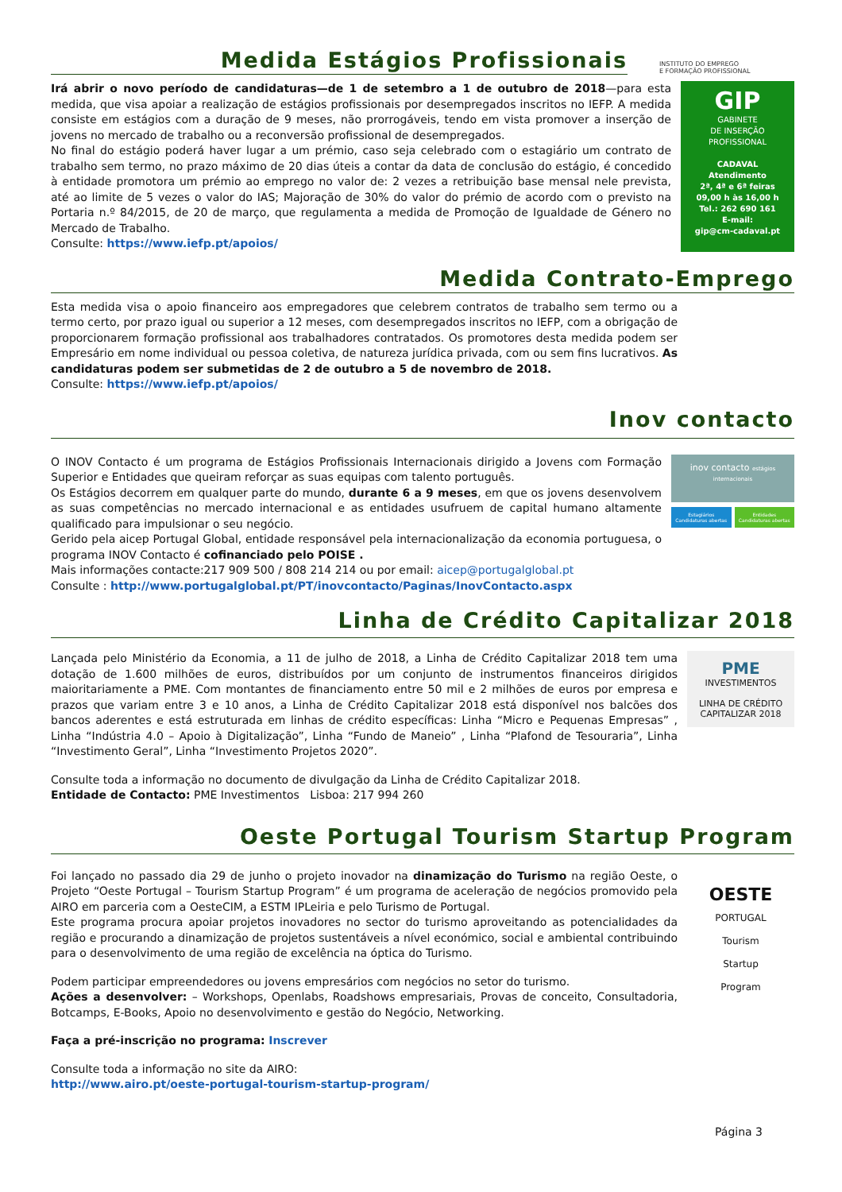Medida Estágios Profissionais
INSTITUTO DO EMPREGO
E FORMAÇÃO PROFISSIONAL
Irá abrir o novo período de candidaturas—de 1 de setembro a 1 de outubro de 2018—para esta medida, que visa apoiar a realização de estágios profissionais por desempregados inscritos no IEFP. A medida consiste em estágios com a duração de 9 meses, não prorrogáveis, tendo em vista promover a inserção de jovens no mercado de trabalho ou a reconversão profissional de desempregados.
No final do estágio poderá haver lugar a um prémio, caso seja celebrado com o estagiário um contrato de trabalho sem termo, no prazo máximo de 20 dias úteis a contar da data de conclusão do estágio, é concedido à entidade promotora um prémio ao emprego no valor de: 2 vezes a retribuição base mensal nele prevista, até ao limite de 5 vezes o valor do IAS; Majoração de 30% do valor do prémio de acordo com o previsto na Portaria n.º 84/2015, de 20 de março, que regulamenta a medida de Promoção de Igualdade de Género no Mercado de Trabalho.
Consulte: https://www.iefp.pt/apoios/
GIP
GABINETE
DE INSERÇÃO
PROFISSIONAL
CADAVAL
Atendimento
2ª, 4ª e 6ª feiras
09,00 h às 16,00 h
Tel.: 262 690 161
E-mail:
gip@cm-cadaval.pt
Medida Contrato-Emprego
Esta medida visa o apoio financeiro aos empregadores que celebrem contratos de trabalho sem termo ou a termo certo, por prazo igual ou superior a 12 meses, com desempregados inscritos no IEFP, com a obrigação de proporcionarem formação profissional aos trabalhadores contratados. Os promotores desta medida podem ser Empresário em nome individual ou pessoa coletiva, de natureza jurídica privada, com ou sem fins lucrativos. As candidaturas podem ser submetidas de 2 de outubro a 5 de novembro de 2018.
Consulte: https://www.iefp.pt/apoios/
Inov contacto
O INOV Contacto é um programa de Estágios Profissionais Internacionais dirigido a Jovens com Formação Superior e Entidades que queiram reforçar as suas equipas com talento português.
Os Estágios decorrem em qualquer parte do mundo, durante 6 a 9 meses, em que os jovens desenvolvem as suas competências no mercado internacional e as entidades usufruem de capital humano altamente qualificado para impulsionar o seu negócio.
Gerido pela aicep Portugal Global, entidade responsável pela internacionalização da economia portuguesa, o programa INOV Contacto é cofinanciado pelo POISE .
Mais informações contacte:217 909 500 / 808 214 214 ou por email: aicep@portugalglobal.pt
Consulte : http://www.portugalglobal.pt/PT/inovcontacto/Paginas/InovContacto.aspx
inov contacto estágios internacionais
Estagiários
Candidaturas abertas
Entidades
Candidaturas abertas
Linha de Crédito Capitalizar 2018
Lançada pelo Ministério da Economia, a 11 de julho de 2018, a Linha de Crédito Capitalizar 2018 tem uma dotação de 1.600 milhões de euros, distribuídos por um conjunto de instrumentos financeiros dirigidos maioritariamente a PME. Com montantes de financiamento entre 50 mil e 2 milhões de euros por empresa e prazos que variam entre 3 e 10 anos, a Linha de Crédito Capitalizar 2018 está disponível nos balcões dos bancos aderentes e está estruturada em linhas de crédito específicas: Linha “Micro e Pequenas Empresas” , Linha “Indústria 4.0 – Apoio à Digitalização”, Linha “Fundo de Maneio” , Linha “Plafond de Tesouraria”, Linha “Investimento Geral”, Linha “Investimento Projetos 2020”.
Consulte toda a informação no documento de divulgação da Linha de Crédito Capitalizar 2018.
Entidade de Contacto: PME Investimentos Lisboa: 217 994 260
PME
INVESTIMENTOS
LINHA DE CRÉDITO
CAPITALIZAR 2018
Oeste Portugal Tourism Startup Program
Foi lançado no passado dia 29 de junho o projeto inovador na dinamização do Turismo na região Oeste, o Projeto “Oeste Portugal – Tourism Startup Program” é um programa de aceleração de negócios promovido pela AIRO em parceria com a OesteCIM, a ESTM IPLeiria e pelo Turismo de Portugal.
Este programa procura apoiar projetos inovadores no sector do turismo aproveitando as potencialidades da região e procurando a dinamização de projetos sustentáveis a nível económico, social e ambiental contribuindo para o desenvolvimento de uma região de excelência na óptica do Turismo.
Podem participar empreendedores ou jovens empresários com negócios no setor do turismo.
Ações a desenvolver: – Workshops, Openlabs, Roadshows empresariais, Provas de conceito, Consultadoria, Botcamps, E-Books, Apoio no desenvolvimento e gestão do Negócio, Networking.
Faça a pré-inscrição no programa: Inscrever
Consulte toda a informação no site da AIRO:
http://www.airo.pt/oeste-portugal-tourism-startup-program/
OESTE
PORTUGAL
Tourism
Startup
Program
Página 3